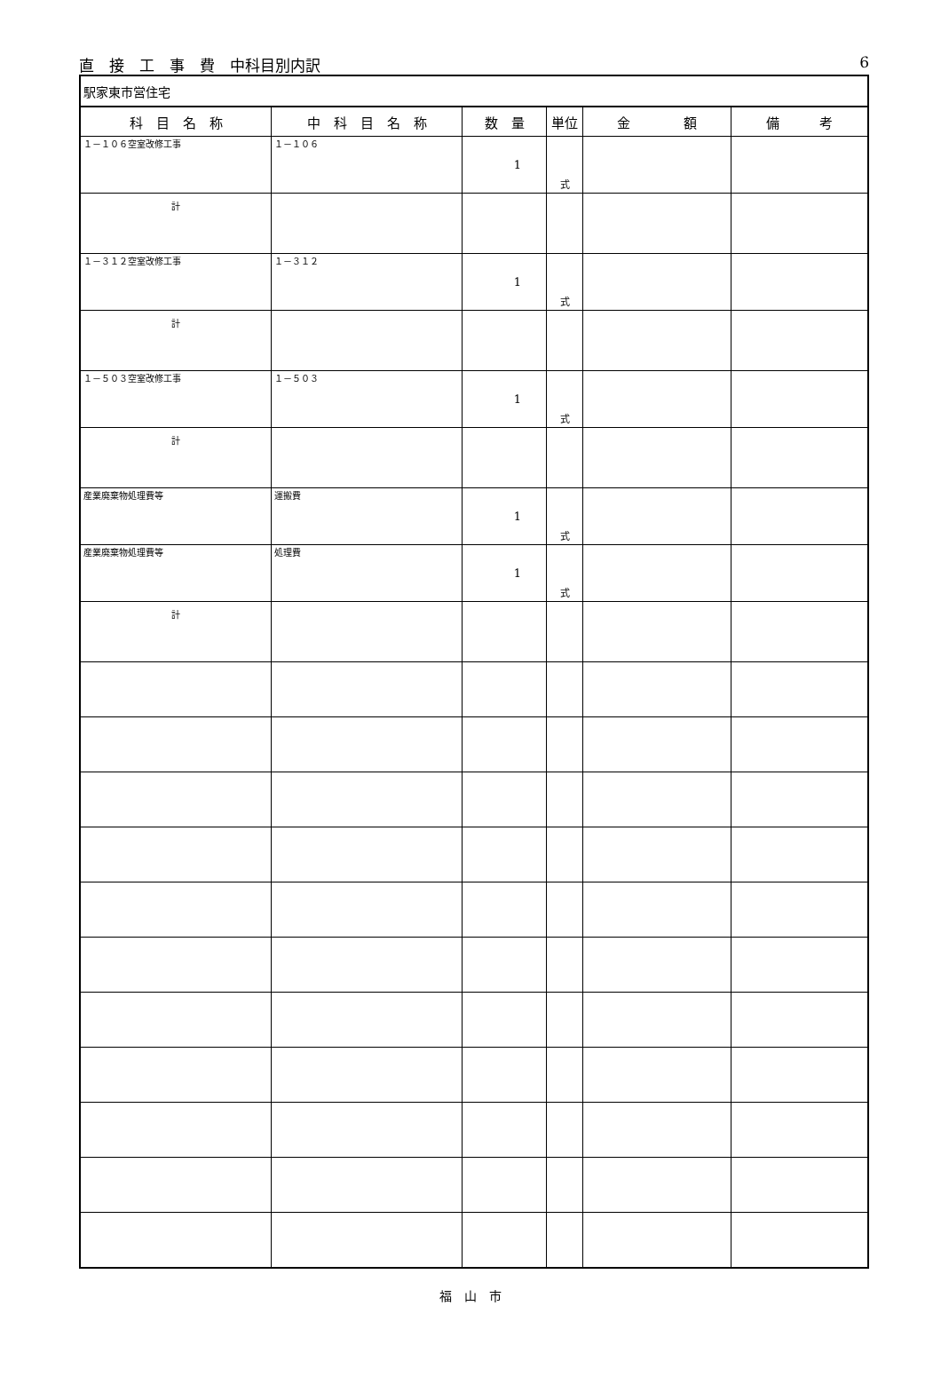直　接　工　事　費　中科目別内訳 6
| 駅家東市営住宅 | | | | | |
| 科 目 名 称 | 中 科 目 名 称 | 数 量 | 単位 | 金 額 | 備 考 |
| １－１０６空室改修工事 | １－１０６ | 1 | 式 | | |
| 計 | | | | | |
| １－３１２空室改修工事 | １－３１２ | 1 | 式 | | |
| 計 | | | | | |
| １－５０３空室改修工事 | １－５０３ | 1 | 式 | | |
| 計 | | | | | |
| 産業廃棄物処理費等 | 運搬費 | 1 | 式 | | |
| 産業廃棄物処理費等 | 処理費 | 1 | 式 | | |
| 計 | | | | | |
福　山　市